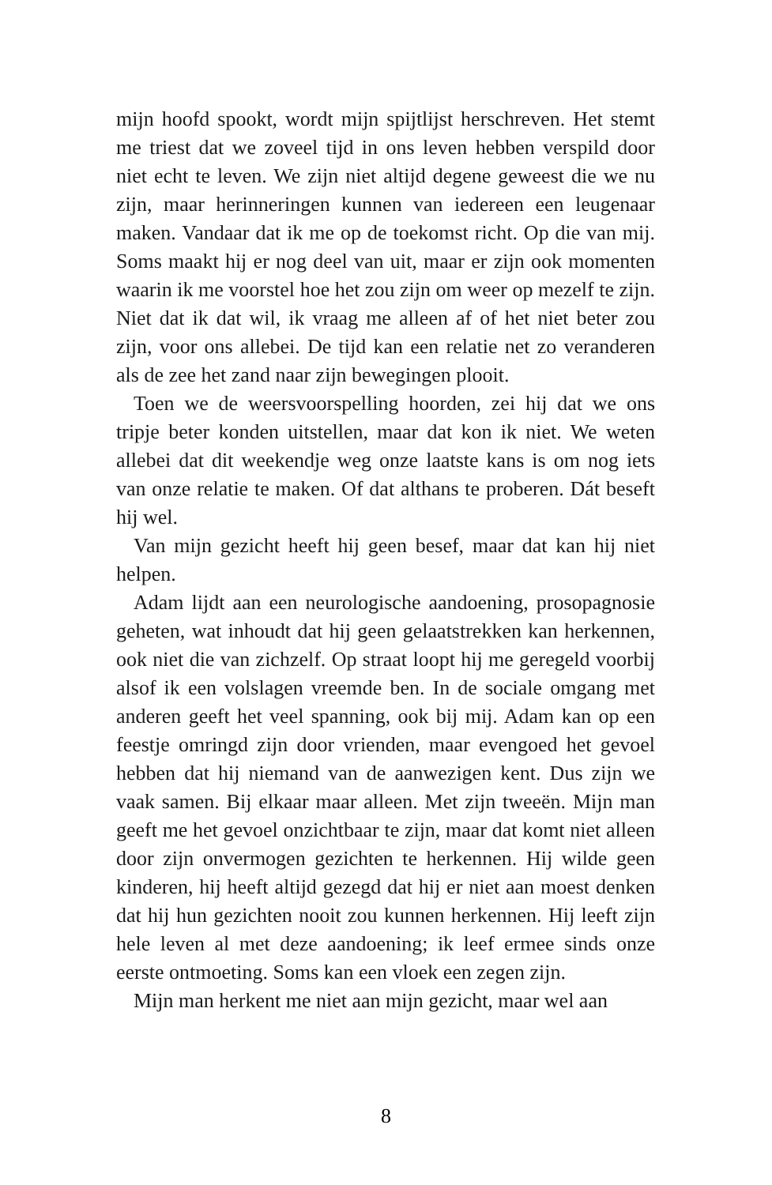mijn hoofd spookt, wordt mijn spijtlijst herschreven. Het stemt me triest dat we zoveel tijd in ons leven hebben verspild door niet echt te leven. We zijn niet altijd degene geweest die we nu zijn, maar herinneringen kunnen van iedereen een leugenaar maken. Vandaar dat ik me op de toekomst richt. Op die van mij. Soms maakt hij er nog deel van uit, maar er zijn ook momenten waarin ik me voorstel hoe het zou zijn om weer op mezelf te zijn. Niet dat ik dat wil, ik vraag me alleen af of het niet beter zou zijn, voor ons allebei. De tijd kan een relatie net zo veranderen als de zee het zand naar zijn bewegingen plooit.
Toen we de weersvoorspelling hoorden, zei hij dat we ons tripje beter konden uitstellen, maar dat kon ik niet. We weten allebei dat dit weekendje weg onze laatste kans is om nog iets van onze relatie te maken. Of dat althans te proberen. Dát beseft hij wel.
Van mijn gezicht heeft hij geen besef, maar dat kan hij niet helpen.
Adam lijdt aan een neurologische aandoening, prosopagnosie geheten, wat inhoudt dat hij geen gelaatstrekken kan herkennen, ook niet die van zichzelf. Op straat loopt hij me geregeld voorbij alsof ik een volslagen vreemde ben. In de sociale omgang met anderen geeft het veel spanning, ook bij mij. Adam kan op een feestje omringd zijn door vrienden, maar evengoed het gevoel hebben dat hij niemand van de aanwezigen kent. Dus zijn we vaak samen. Bij elkaar maar alleen. Met zijn tweeën. Mijn man geeft me het gevoel onzichtbaar te zijn, maar dat komt niet alleen door zijn onvermogen gezichten te herkennen. Hij wilde geen kinderen, hij heeft altijd gezegd dat hij er niet aan moest denken dat hij hun gezichten nooit zou kunnen herkennen. Hij leeft zijn hele leven al met deze aandoening; ik leef ermee sinds onze eerste ontmoeting. Soms kan een vloek een zegen zijn.
Mijn man herkent me niet aan mijn gezicht, maar wel aan
8